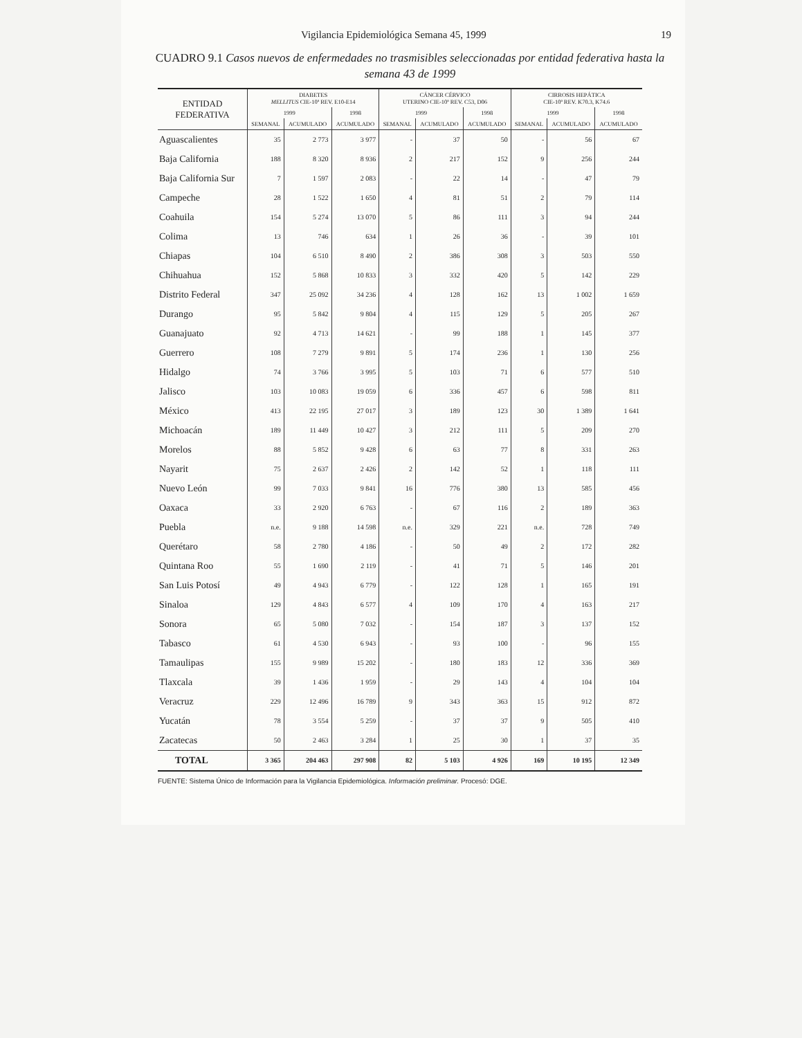Vigilancia Epidemiológica Semana 45, 1999 19
CUADRO 9.1 Casos nuevos de enfermedades no trasmisibles seleccionadas por entidad federativa hasta la semana 43 de 1999
| ENTIDAD FEDERATIVA | DIABETES MELLITUS CIE-10ª REV. E10-E14 | | | CÁNCER CÉRVICO UTERINO CIE-10ª REV. C53, D06 | | | CIRROSIS HEPÁTICA CIE-10ª REV. K70.3, K74.6 | | | |
| --- | --- | --- | --- | --- | --- | --- | --- | --- | --- | --- |
| | 1999 | | 1998 | 1999 | | 1998 | 1999 | | 1998 | |
| | SEMANAL | ACUMULADO | ACUMULADO | SEMANAL | ACUMULADO | ACUMULADO | SEMANAL | ACUMULADO | ACUMULADO | |
| | Aguascalientes | 35 | 2 773 | 3 977 | - | 37 | 50 | - | 56 | 67 |
| Baja California | 188 | 8 320 | 8 936 | 2 | 217 | 152 | 9 | 256 | 244 | |
| Baja California Sur | 7 | 1 597 | 2 083 | - | 22 | 14 | - | 47 | 79 | |
| Campeche | 28 | 1 522 | 1 650 | 4 | 81 | 51 | 2 | 79 | 114 | |
| Coahuila | 154 | 5 274 | 13 070 | 5 | 86 | 111 | 3 | 94 | 244 | |
| Colima | 13 | 746 | 634 | 1 | 26 | 36 | - | 39 | 101 | |
| Chiapas | 104 | 6 510 | 8 490 | 2 | 386 | 308 | 3 | 503 | 550 | |
| Chihuahua | 152 | 5 868 | 10 833 | 3 | 332 | 420 | 5 | 142 | 229 | |
| Distrito Federal | 347 | 25 092 | 34 236 | 4 | 128 | 162 | 13 | 1 002 | 1 659 | |
| Durango | 95 | 5 842 | 9 804 | 4 | 115 | 129 | 5 | 205 | 267 | |
| Guanajuato | 92 | 4 713 | 14 621 | - | 99 | 188 | 1 | 145 | 377 | |
| Guerrero | 108 | 7 279 | 9 891 | 5 | 174 | 236 | 1 | 130 | 256 | |
| Hidalgo | 74 | 3 766 | 3 995 | 5 | 103 | 71 | 6 | 577 | 510 | |
| Jalisco | 103 | 10 083 | 19 059 | 6 | 336 | 457 | 6 | 598 | 811 | |
| México | 413 | 22 195 | 27 017 | 3 | 189 | 123 | 30 | 1 389 | 1 641 | |
| Michoacán | 189 | 11 449 | 10 427 | 3 | 212 | 111 | 5 | 209 | 270 | |
| Morelos | 88 | 5 852 | 9 428 | 6 | 63 | 77 | 8 | 331 | 263 | |
| Nayarit | 75 | 2 637 | 2 426 | 2 | 142 | 52 | 1 | 118 | 111 | |
| Nuevo León | 99 | 7 033 | 9 841 | 16 | 776 | 380 | 13 | 585 | 456 | |
| Oaxaca | 33 | 2 920 | 6 763 | - | 67 | 116 | 2 | 189 | 363 | |
| Puebla | n.e. | 9 188 | 14 598 | n.e. | 329 | 221 | n.e. | 728 | 749 | |
| Querétaro | 58 | 2 780 | 4 186 | - | 50 | 49 | 2 | 172 | 282 | |
| Quintana Roo | 55 | 1 690 | 2 119 | - | 41 | 71 | 5 | 146 | 201 | |
| San Luis Potosí | 49 | 4 943 | 6 779 | - | 122 | 128 | 1 | 165 | 191 | |
| Sinaloa | 129 | 4 843 | 6 577 | 4 | 109 | 170 | 4 | 163 | 217 | |
| Sonora | 65 | 5 080 | 7 032 | - | 154 | 187 | 3 | 137 | 152 | |
| Tabasco | 61 | 4 530 | 6 943 | - | 93 | 100 | - | 96 | 155 | |
| Tamaulipas | 155 | 9 989 | 15 202 | - | 180 | 183 | 12 | 336 | 369 | |
| Tlaxcala | 39 | 1 436 | 1 959 | - | 29 | 143 | 4 | 104 | 104 | |
| Veracruz | 229 | 12 496 | 16 789 | 9 | 343 | 363 | 15 | 912 | 872 | |
| Yucatán | 78 | 3 554 | 5 259 | - | 37 | 37 | 9 | 505 | 410 | |
| Zacatecas | 50 | 2 463 | 3 284 | 1 | 25 | 30 | 1 | 37 | 35 | |
| TOTAL | 3 365 | 204 463 | 297 908 | 82 | 5 103 | 4 926 | 169 | 10 195 | 12 349 | |
FUENTE: Sistema Único de Información para la Vigilancia Epidemiológica. Información preliminar. Procesó: DGE.